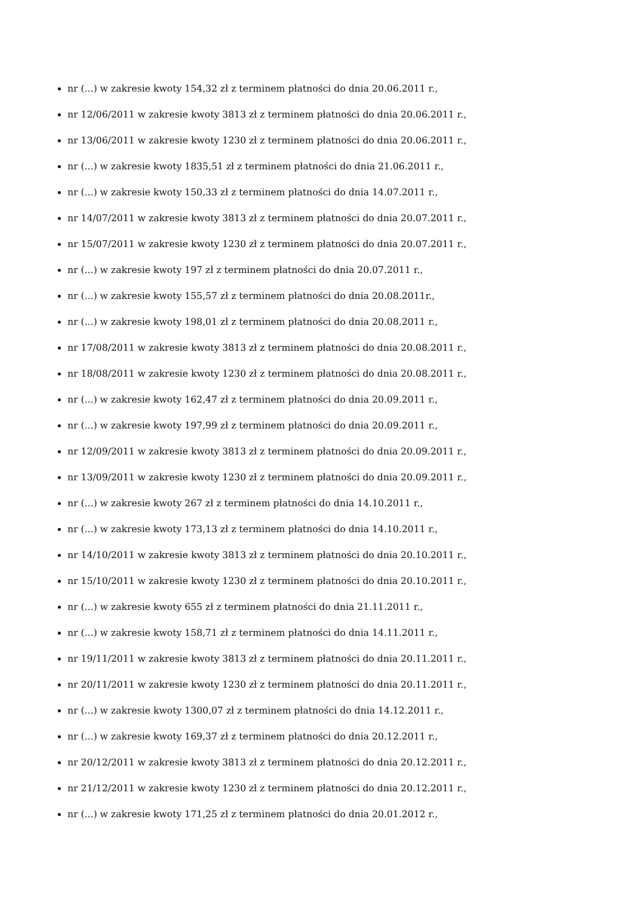nr (...) w zakresie kwoty 154,32 zł z terminem płatności do dnia 20.06.2011 r.,
nr 12/06/2011 w zakresie kwoty 3813 zł z terminem płatności do dnia 20.06.2011 r.,
nr 13/06/2011 w zakresie kwoty 1230 zł z terminem płatności do dnia 20.06.2011 r.,
nr (...) w zakresie kwoty 1835,51 zł z terminem płatności do dnia 21.06.2011 r.,
nr (...) w zakresie kwoty 150,33 zł z terminem płatności do dnia 14.07.2011 r.,
nr 14/07/2011 w zakresie kwoty 3813 zł z terminem płatności do dnia 20.07.2011 r.,
nr 15/07/2011 w zakresie kwoty 1230 zł z terminem płatności do dnia 20.07.2011 r.,
nr (...) w zakresie kwoty 197 zł z terminem płatności do dnia 20.07.2011 r.,
nr (...) w zakresie kwoty 155,57 zł z terminem płatności do dnia 20.08.2011r.,
nr (...) w zakresie kwoty 198,01 zł z terminem płatności do dnia 20.08.2011 r.,
nr 17/08/2011 w zakresie kwoty 3813 zł z terminem płatności do dnia 20.08.2011 r.,
nr 18/08/2011 w zakresie kwoty 1230 zł z terminem płatności do dnia 20.08.2011 r.,
nr (...) w zakresie kwoty 162,47 zł z terminem płatności do dnia 20.09.2011 r.,
nr (...) w zakresie kwoty 197,99 zł z terminem płatności do dnia 20.09.2011 r.,
nr 12/09/2011 w zakresie kwoty 3813 zł z terminem płatności do dnia 20.09.2011 r.,
nr 13/09/2011 w zakresie kwoty 1230 zł z terminem płatności do dnia 20.09.2011 r.,
nr (...) w zakresie kwoty 267 zł z terminem płatności do dnia 14.10.2011 r.,
nr (...) w zakresie kwoty 173,13 zł z terminem płatności do dnia 14.10.2011 r.,
nr 14/10/2011 w zakresie kwoty 3813 zł z terminem płatności do dnia 20.10.2011 r.,
nr 15/10/2011 w zakresie kwoty 1230 zł z terminem płatności do dnia 20.10.2011 r.,
nr (...) w zakresie kwoty 655 zł z terminem płatności do dnia 21.11.2011 r.,
nr (...) w zakresie kwoty 158,71 zł z terminem płatności do dnia 14.11.2011 r.,
nr 19/11/2011 w zakresie kwoty 3813 zł z terminem płatności do dnia 20.11.2011 r.,
nr 20/11/2011 w zakresie kwoty 1230 zł z terminem płatności do dnia 20.11.2011 r.,
nr (...) w zakresie kwoty 1300,07 zł z terminem płatności do dnia 14.12.2011 r.,
nr (...) w zakresie kwoty 169,37 zł z terminem płatności do dnia 20.12.2011 r.,
nr 20/12/2011 w zakresie kwoty 3813 zł z terminem płatności do dnia 20.12.2011 r.,
nr 21/12/2011 w zakresie kwoty 1230 zł z terminem płatności do dnia 20.12.2011 r.,
nr (...) w zakresie kwoty 171,25 zł z terminem płatności do dnia 20.01.2012 r.,